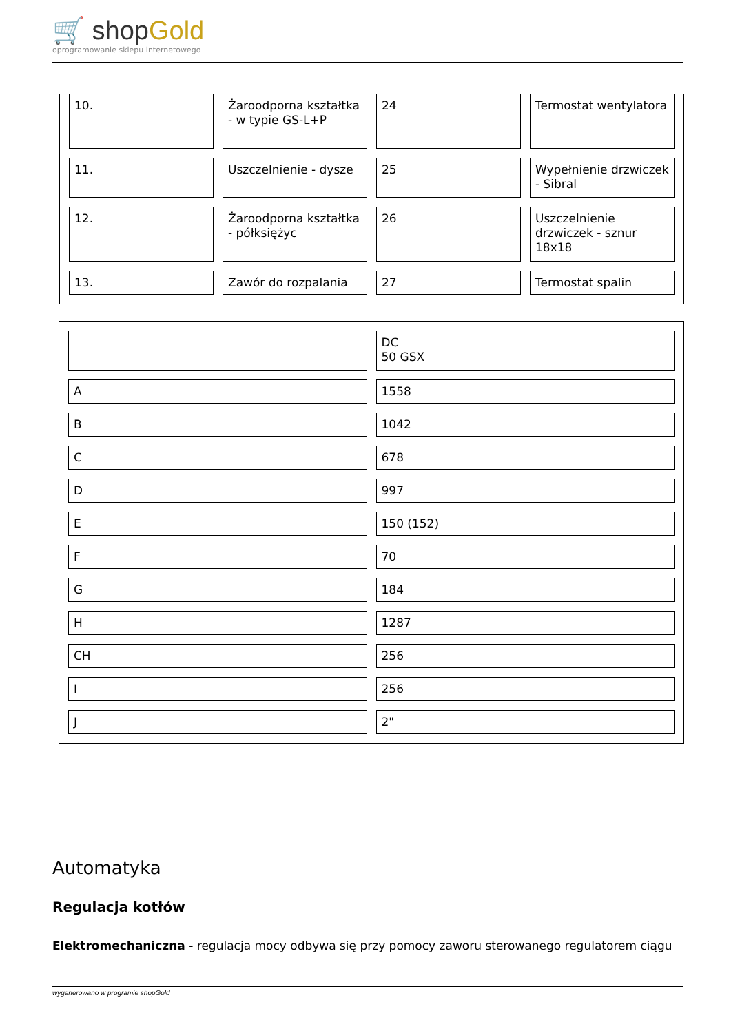🛒 shopGold
oprogramowanie sklepu internetowego
| 10. | Żaroodporna kształtka - w typie GS-L+P | 24 | Termostat wentylatora |
| 11. | Uszczelnienie - dysze | 25 | Wypełnienie drzwiczek - Sibral |
| 12. | Żaroodporna kształtka - półksiężyc | 26 | Uszczelnienie drzwiczek - sznur 18x18 |
| 13. | Zawór do rozpalania | 27 | Termostat spalin |
| | DC 50 GSX |
| A | 1558 |
| B | 1042 |
| C | 678 |
| D | 997 |
| E | 150 (152) |
| F | 70 |
| G | 184 |
| H | 1287 |
| CH | 256 |
| I | 256 |
| J | 2" |
Automatyka
Regulacja kotłów
Elektromechaniczna - regulacja mocy odbywa się przy pomocy zaworu sterowanego regulatorem ciągu
wygenerowano w programie shopGold